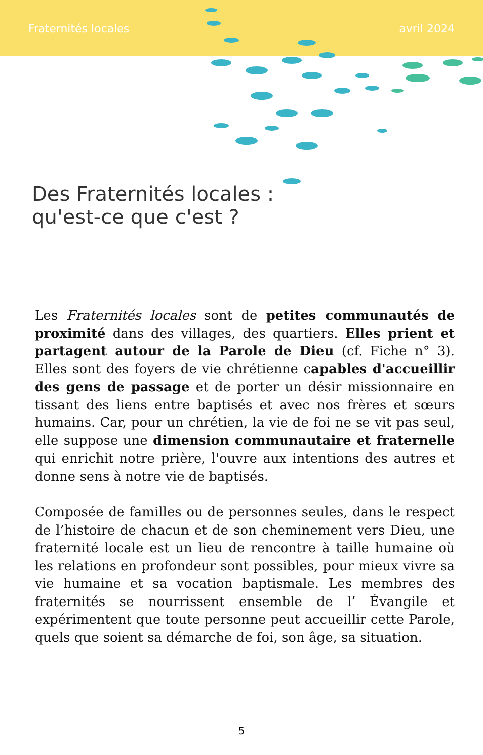Fraternités locales avril 2024
Des Fraternités locales :
qu'est-ce que c'est ?
Les Fraternités locales sont de petites communautés de proximité dans des villages, des quartiers. Elles prient et partagent autour de la Parole de Dieu (cf. Fiche n° 3). Elles sont des foyers de vie chrétienne capables d'accueillir des gens de passage et de porter un désir missionnaire en tissant des liens entre baptisés et avec nos frères et sœurs humains. Car, pour un chrétien, la vie de foi ne se vit pas seul, elle suppose une dimension communautaire et fraternelle qui enrichit notre prière, l'ouvre aux intentions des autres et donne sens à notre vie de baptisés.
Composée de familles ou de personnes seules, dans le respect de l’histoire de chacun et de son cheminement vers Dieu, une fraternité locale est un lieu de rencontre à taille humaine où les relations en profondeur sont possibles, pour mieux vivre sa vie humaine et sa vocation baptismale. Les membres des fraternités se nourrissent ensemble de l’ Évangile et expérimentent que toute personne peut accueillir cette Parole, quels que soient sa démarche de foi, son âge, sa situation.
5